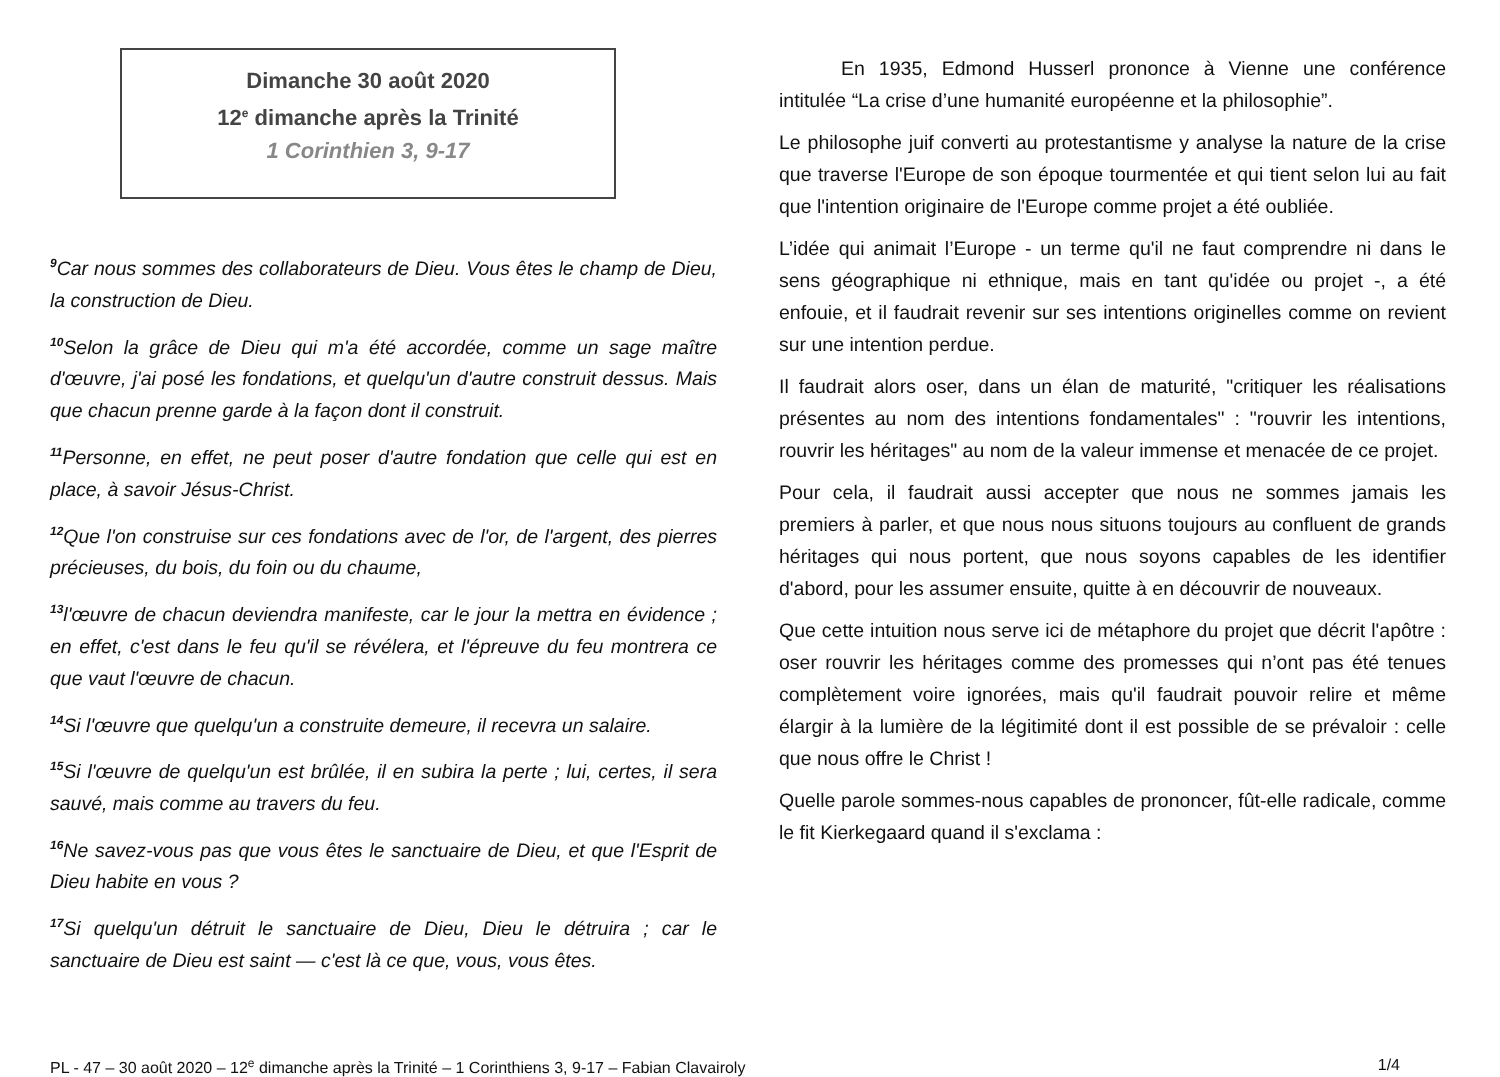Dimanche 30 août 2020
12<sup>e</sup> dimanche après la Trinité
1 Corinthien 3, 9-17
<sup>9</sup> Car nous sommes des collaborateurs de Dieu. Vous êtes le champ de Dieu, la construction de Dieu.
<sup>10</sup> Selon la grâce de Dieu qui m'a été accordée, comme un sage maître d'œuvre, j'ai posé les fondations, et quelqu'un d'autre construit dessus. Mais que chacun prenne garde à la façon dont il construit.
<sup>11</sup> Personne, en effet, ne peut poser d'autre fondation que celle qui est en place, à savoir Jésus-Christ.
<sup>12</sup> Que l'on construise sur ces fondations avec de l'or, de l'argent, des pierres précieuses, du bois, du foin ou du chaume,
<sup>13</sup> l'œuvre de chacun deviendra manifeste, car le jour la mettra en évidence ; en effet, c'est dans le feu qu'il se révélera, et l'épreuve du feu montrera ce que vaut l'œuvre de chacun.
<sup>14</sup>Si l'œuvre que quelqu'un a construite demeure, il recevra un salaire.
<sup>15</sup>Si l'œuvre de quelqu'un est brûlée, il en subira la perte ; lui, certes, il sera sauvé, mais comme au travers du feu.
<sup>16</sup>Ne savez-vous pas que vous êtes le sanctuaire de Dieu, et que l'Esprit de Dieu habite en vous ?
<sup>17</sup>Si quelqu'un détruit le sanctuaire de Dieu, Dieu le détruira ; car le sanctuaire de Dieu est saint — c'est là ce que, vous, vous êtes.
En 1935, Edmond Husserl prononce à Vienne une conférence intitulée “La crise d’une humanité européenne et la philosophie”.
Le philosophe juif converti au protestantisme y analyse la nature de la crise que traverse l'Europe de son époque tourmentée et qui tient selon lui au fait que l'intention originaire de l'Europe comme projet a été oubliée.
L’idée qui animait l’Europe - un terme qu'il ne faut comprendre ni dans le sens géographique ni ethnique, mais en tant qu'idée ou projet -, a été enfouie, et il faudrait revenir sur ses intentions originelles comme on revient sur une intention perdue.
Il faudrait alors oser, dans un élan de maturité, "critiquer les réalisations présentes au nom des intentions fondamentales" : "rouvrir les intentions, rouvrir les héritages" au nom de la valeur immense et menacée de ce projet.
Pour cela, il faudrait aussi accepter que nous ne sommes jamais les premiers à parler, et que nous nous situons toujours au confluent de grands héritages qui nous portent, que nous soyons capables de les identifier d'abord, pour les assumer ensuite, quitte à en découvrir de nouveaux.
Que cette intuition nous serve ici de métaphore du projet que décrit l'apôtre : oser rouvrir les héritages comme des promesses qui n’ont pas été tenues complètement voire ignorées, mais qu'il faudrait pouvoir relire et même élargir à la lumière de la légitimité dont il est possible de se prévaloir : celle que nous offre le Christ !
Quelle parole sommes-nous capables de prononcer, fût-elle radicale, comme le fit Kierkegaard quand il s'exclama :
PL - 47 – 30 août 2020 – 12<sup>e</sup> dimanche après la Trinité – 1 Corinthiens 3, 9-17 – Fabian Clavairoly 1/4